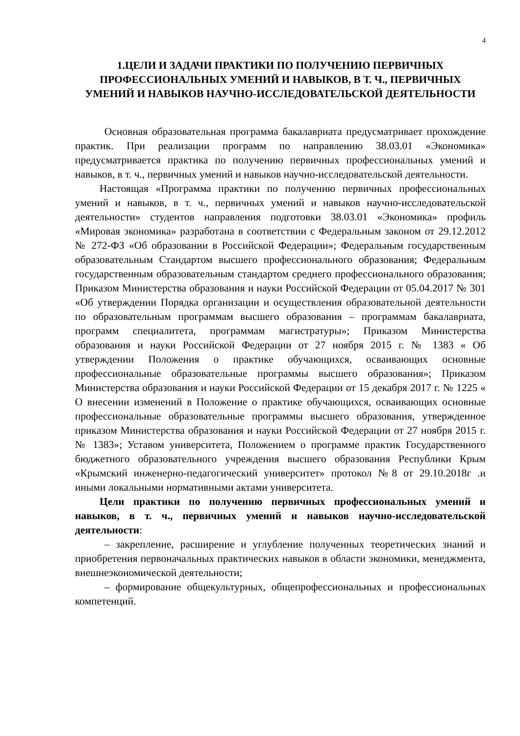4
1.ЦЕЛИ И ЗАДАЧИ ПРАКТИКИ ПО ПОЛУЧЕНИЮ ПЕРВИЧНЫХ ПРОФЕССИОНАЛЬНЫХ УМЕНИЙ И НАВЫКОВ, В Т. Ч., ПЕРВИЧНЫХ УМЕНИЙ И НАВЫКОВ НАУЧНО-ИССЛЕДОВАТЕЛЬСКОЙ ДЕЯТЕЛЬНОСТИ
Основная образовательная программа бакалавриата предусматривает прохождение практик. При реализации программ по направлению 38.03.01 «Экономика» предусматривается практика по получению первичных профессиональных умений и навыков, в т. ч., первичных умений и навыков научно-исследовательской деятельности.
Настоящая «Программа практики по получению первичных профессиональных умений и навыков, в т. ч., первичных умений и навыков научно-исследовательской деятельности» студентов направления подготовки 38.03.01 «Экономика» профиль «Мировая экономика» разработана в соответствии с Федеральным законом от 29.12.2012 № 272-ФЗ «Об образовании в Российской Федерации»; Федеральным государственным образовательным Стандартом высшего профессионального образования; Федеральным государственным образовательным стандартом среднего профессионального образования; Приказом Министерства образования и науки Российской Федерации от 05.04.2017 № 301 «Об утверждении Порядка организации и осуществления образовательной деятельности по образовательным программам высшего образования – программам бакалавриата, программ специалитета, программам магистратуры»; Приказом Министерства образования и науки Российской Федерации от 27 ноября 2015 г. № 1383 « Об утверждении Положения о практике обучающихся, осваивающих основные профессиональные образовательные программы высшего образования»; Приказом Министерства образования и науки Российской Федерации от 15 декабря 2017 г. № 1225 « О внесении изменений в Положение о практике обучающихся, осваивающих основные профессиональные образовательные программы высшего образования, утвержденное приказом Министерства образования и науки Российской Федерации от 27 ноября 2015 г. № 1383»; Уставом университета, Положением о программе практик Государственного бюджетного образовательного учреждения высшего образования Республики Крым «Крымский инженерно-педагогический университет» протокол №8 от 29.10.2018г .и иными локальными нормативными актами университета.
Цели практики по получению первичных профессиональных умений и навыков, в т. ч., первичных умений и навыков научно-исследовательской деятельности:
– закрепление, расширение и углубление полученных теоретических знаний и приобретения первоначальных практических навыков в области экономики, менеджмента, внешнеэкономической деятельности;
– формирование общекультурных, общепрофессиональных и профессиональных компетенций.